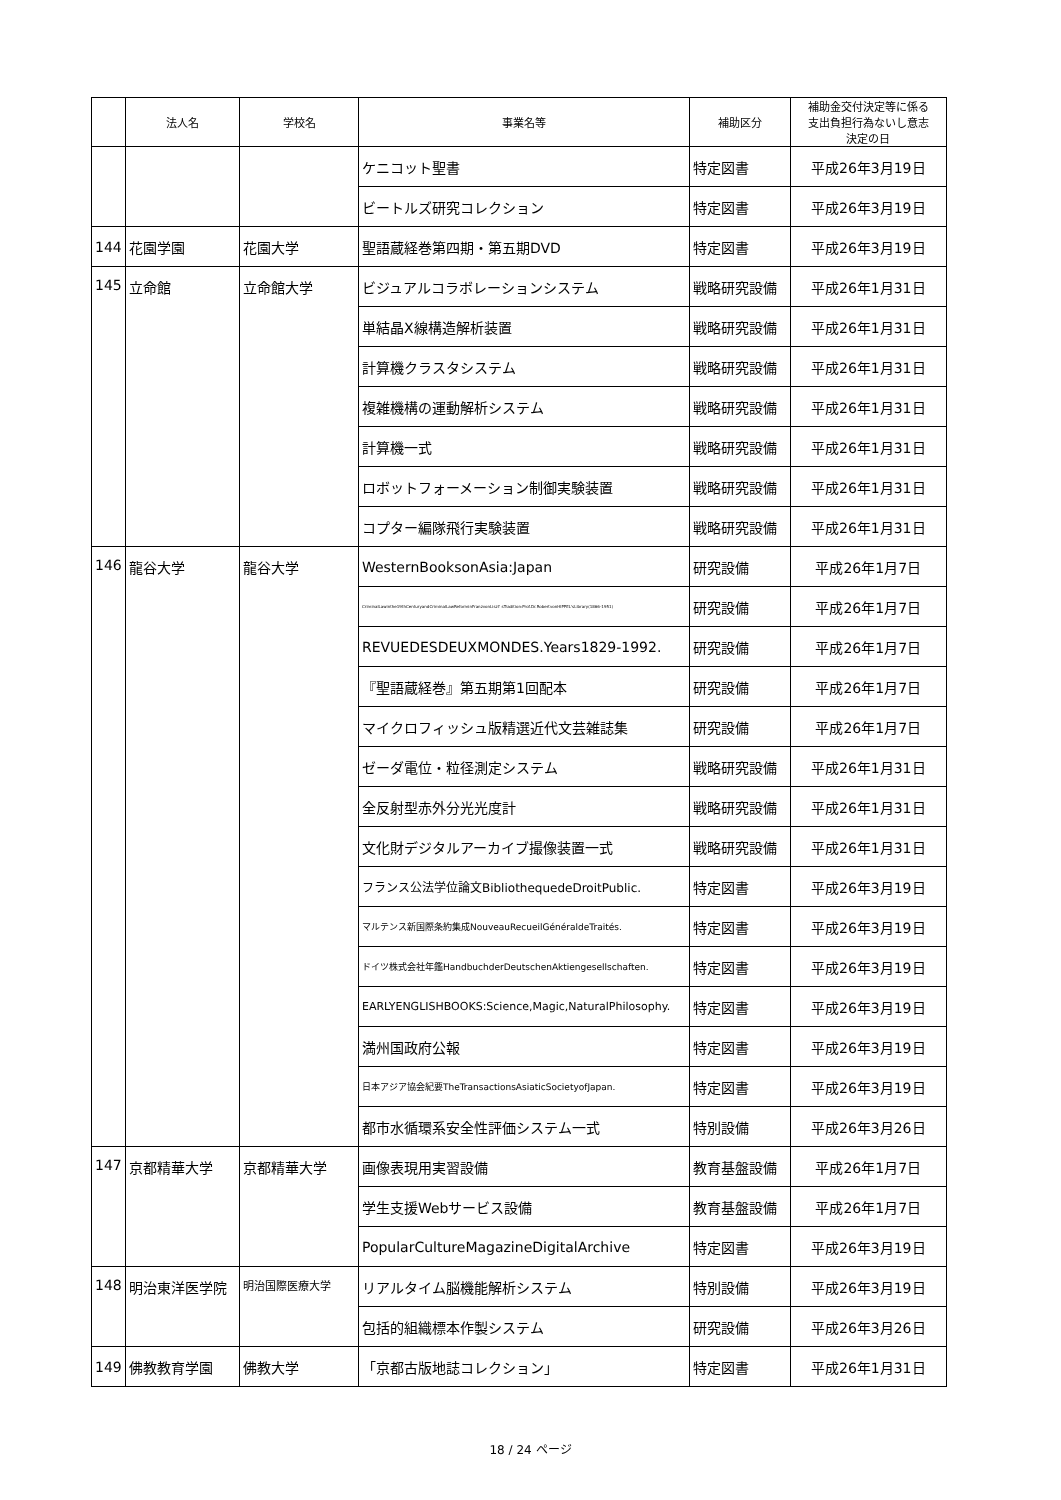| | 法人名 | 学校名 | 事業名等 | 補助区分 | 補助金交付決定等に係る 支出負担行為ないし意志 決定の日 |
| --- | --- | --- | --- | --- | --- |
| | | | ケニコット聖書 | 特定図書 | 平成26年3月19日 |
| | | | ビートルズ研究コレクション | 特定図書 | 平成26年3月19日 |
| 144 | 花園学園 | 花園大学 | 聖語蔵経巻第四期・第五期DVD | 特定図書 | 平成26年3月19日 |
| 145 | 立命館 | 立命館大学 | ビジュアルコラボレーションシステム | 戦略研究設備 | 平成26年1月31日 |
| | | | 単結晶X線構造解析装置 | 戦略研究設備 | 平成26年1月31日 |
| | | | 計算機クラスタシステム | 戦略研究設備 | 平成26年1月31日 |
| | | | 複雑機構の運動解析システム | 戦略研究設備 | 平成26年1月31日 |
| | | | 計算機一式 | 戦略研究設備 | 平成26年1月31日 |
| | | | ロボットフォーメーション制御実験装置 | 戦略研究設備 | 平成26年1月31日 |
| | | | コプター編隊飛行実験装置 | 戦略研究設備 | 平成26年1月31日 |
| 146 | 龍谷大学 | 龍谷大学 | WesternBooksonAsia:Japan | 研究設備 | 平成26年1月7日 |
| | | | CriminalLawinthe19thCenturyandCriminalLawReforminFranzvonLiszt' sTradition:Prof.Dr.RobertvonHIPPEL'sLibrary(1866-1951) | 研究設備 | 平成26年1月7日 |
| | | | REVUEDESDEUXMONDES.Years1829-1992. | 研究設備 | 平成26年1月7日 |
| | | | 『聖語蔵経巻』第五期第1回配本 | 研究設備 | 平成26年1月7日 |
| | | | マイクロフィッシュ版精選近代文芸雑誌集 | 研究設備 | 平成26年1月7日 |
| | | | ゼーダ電位・粒径測定システム | 戦略研究設備 | 平成26年1月31日 |
| | | | 全反射型赤外分光光度計 | 戦略研究設備 | 平成26年1月31日 |
| | | | 文化財デジタルアーカイブ撮像装置一式 | 戦略研究設備 | 平成26年1月31日 |
| | | | フランス公法学位論文BibliothequedeDroitPublic. | 特定図書 | 平成26年3月19日 |
| | | | マルテンス新国際条約集成NouveauRecueilGénéraldeTraités. | 特定図書 | 平成26年3月19日 |
| | | | ドイツ株式会社年鑑HandbuchderDeutschenAktiengesellschaften. | 特定図書 | 平成26年3月19日 |
| | | | EARLYENGLISHBOOKS:Science,Magic,NaturalPhilosophy. | 特定図書 | 平成26年3月19日 |
| | | | 満州国政府公報 | 特定図書 | 平成26年3月19日 |
| | | | 日本アジア協会紀要TheTransactionsAsiaticSocietyofJapan. | 特定図書 | 平成26年3月19日 |
| | | | 都市水循環系安全性評価システム一式 | 特別設備 | 平成26年3月26日 |
| 147 | 京都精華大学 | 京都精華大学 | 画像表現用実習設備 | 教育基盤設備 | 平成26年1月7日 |
| | | | 学生支援Webサービス設備 | 教育基盤設備 | 平成26年1月7日 |
| | | | PopularCultureMagazineDigitalArchive | 特定図書 | 平成26年3月19日 |
| 148 | 明治東洋医学院 | 明治国際医療大学 | リアルタイム脳機能解析システム | 特別設備 | 平成26年3月19日 |
| | | | 包括的組織標本作製システム | 研究設備 | 平成26年3月26日 |
| 149 | 佛教教育学園 | 佛教大学 | 「京都古版地誌コレクション」 | 特定図書 | 平成26年1月31日 |
18 / 24 ページ